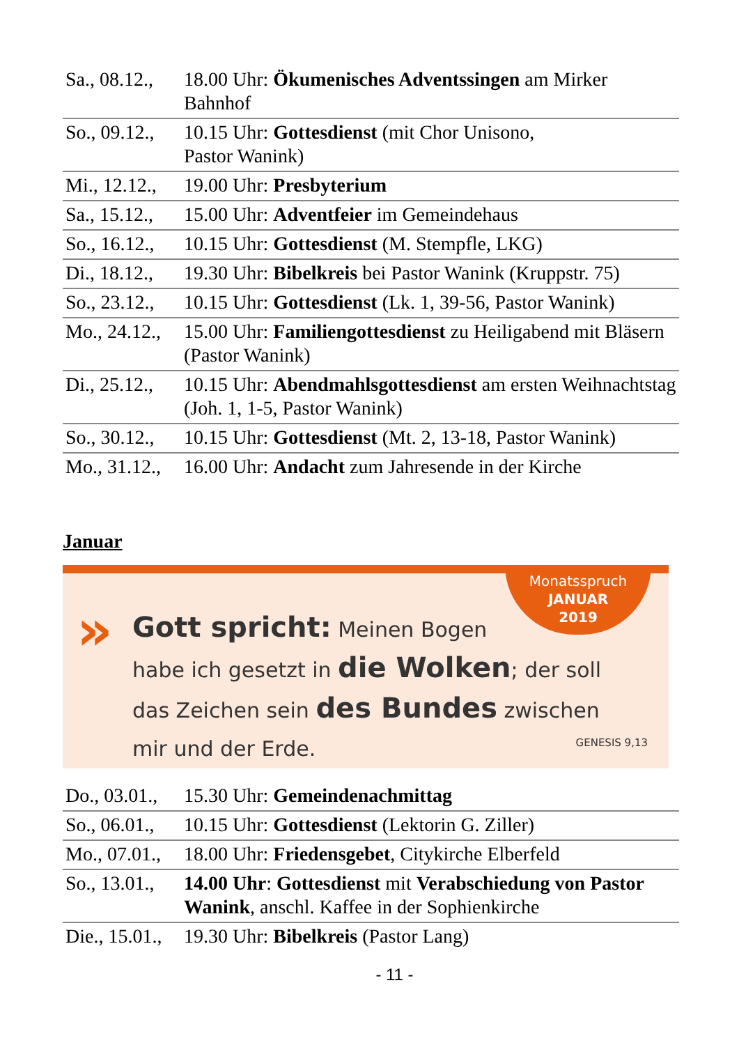| Sa., 08.12., | 18.00 Uhr: Ökumenisches Adventssingen am Mirker Bahnhof |
| So., 09.12., | 10.15 Uhr: Gottesdienst (mit Chor Unisono, Pastor Wanink) |
| Mi., 12.12., | 19.00 Uhr: Presbyterium |
| Sa., 15.12., | 15.00 Uhr: Adventfeier im Gemeindehaus |
| So., 16.12., | 10.15 Uhr: Gottesdienst (M. Stempfle, LKG) |
| Di., 18.12., | 19.30 Uhr: Bibelkreis bei Pastor Wanink (Kruppstr. 75) |
| So., 23.12., | 10.15 Uhr: Gottesdienst (Lk. 1, 39-56, Pastor Wanink) |
| Mo., 24.12., | 15.00 Uhr: Familiengottesdienst zu Heiligabend mit Bläsern (Pastor Wanink) |
| Di., 25.12., | 10.15 Uhr: Abendmahlsgottesdienst am ersten Weihnachtstag (Joh. 1, 1-5, Pastor Wanink) |
| So., 30.12., | 10.15 Uhr: Gottesdienst (Mt. 2, 13-18, Pastor Wanink) |
| Mo., 31.12., | 16.00 Uhr: Andacht zum Jahresende in der Kirche |
Januar
»
Monatsspruch
JANUAR
2019
Gott spricht: Meinen Bogen
habe ich gesetzt in die Wolken; der soll
das Zeichen sein des Bundes zwischen
mir und der Erde.
GENESIS 9,13
| Do., 03.01., | 15.30 Uhr: Gemeindenachmittag |
| So., 06.01., | 10.15 Uhr: Gottesdienst (Lektorin G. Ziller) |
| Mo., 07.01., | 18.00 Uhr: Friedensgebet , Citykirche Elberfeld |
| So., 13.01., | 14.00 Uhr : Gottesdienst mit Verabschiedung von Pastor Wanink , anschl. Kaffee in der Sophienkirche |
| Die., 15.01., | 19.30 Uhr: Bibelkreis (Pastor Lang) |
- 11 -